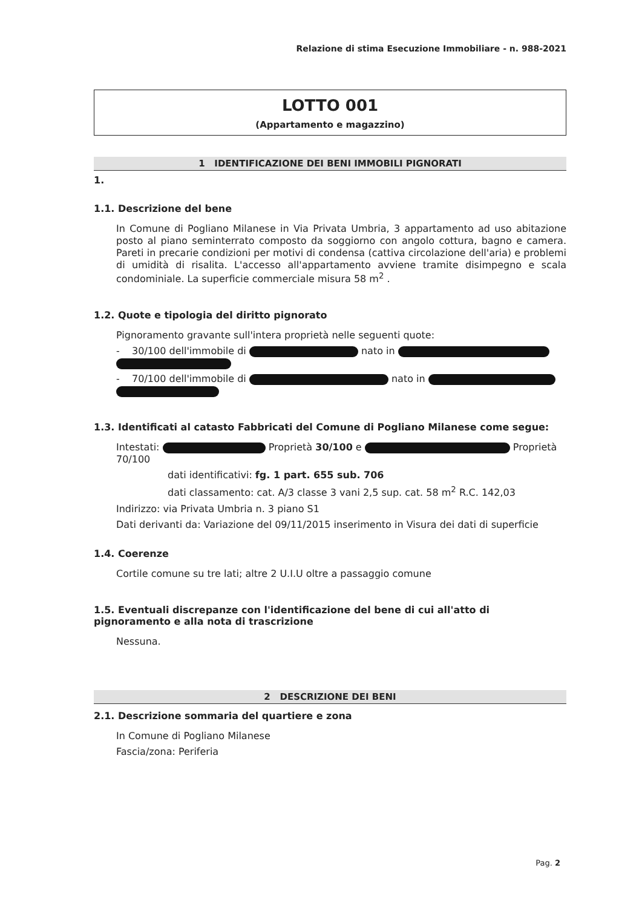Relazione di stima Esecuzione Immobiliare - n. 988-2021
LOTTO 001
(Appartamento e magazzino)
1 IDENTIFICAZIONE DEI BENI IMMOBILI PIGNORATI
1.
1.1. Descrizione del bene
In Comune di Pogliano Milanese in Via Privata Umbria, 3 appartamento ad uso abitazione posto al piano seminterrato composto da soggiorno con angolo cottura, bagno e camera. Pareti in precarie condizioni per motivi di condensa (cattiva circolazione dell'aria) e problemi di umidità di risalita. L'accesso all'appartamento avviene tramite disimpegno e scala condominiale. La superficie commerciale misura 58 m<sup>2</sup> .
1.2. Quote e tipologia del diritto pignorato
Pignoramento gravante sull'intera proprietà nelle seguenti quote:
- 30/100 dell'immobile di nato in
- 70/100 dell'immobile di nato in
1.3. Identificati al catasto Fabbricati del Comune di Pogliano Milanese come segue:
Intestati: Proprietà 30/100 e Proprietà 70/100
dati identificativi: fg. 1 part. 655 sub. 706
dati classamento: cat. A/3 classe 3 vani 2,5 sup. cat. 58 m<sup>2</sup> R.C. 142,03
Indirizzo: via Privata Umbria n. 3 piano S1
Dati derivanti da: Variazione del 09/11/2015 inserimento in Visura dei dati di superficie
1.4. Coerenze
Cortile comune su tre lati; altre 2 U.I.U oltre a passaggio comune
1.5. Eventuali discrepanze con l'identificazione del bene di cui all'atto di pignoramento e alla nota di trascrizione
Nessuna.
2 DESCRIZIONE DEI BENI
2.1. Descrizione sommaria del quartiere e zona
In Comune di Pogliano Milanese
Fascia/zona: Periferia
Pag. 2